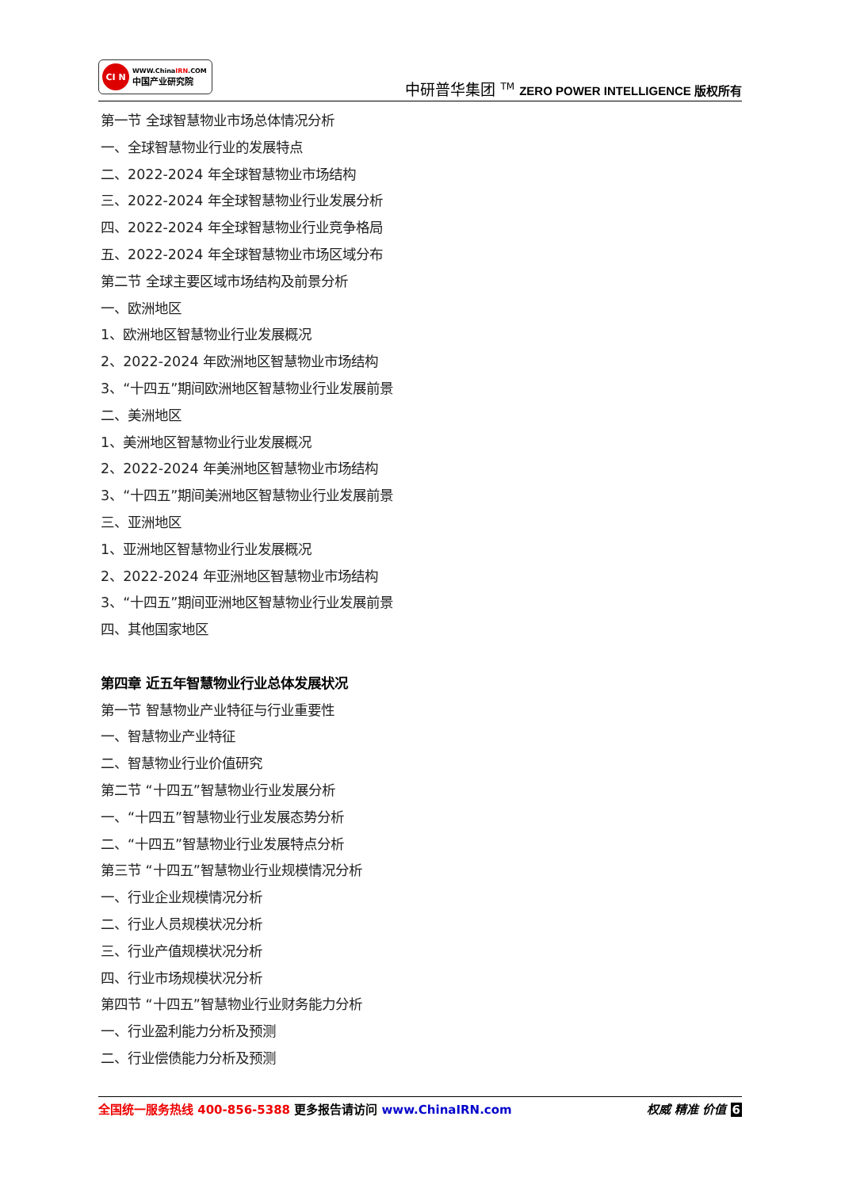CI N
WWW.ChinaIRN.COM
中国产业研究院
中研普华集团 <sup>TM</sup> ZERO POWER INTELLIGENCE 版权所有
第一节 全球智慧物业市场总体情况分析
一、全球智慧物业行业的发展特点
二、2022-2024 年全球智慧物业市场结构
三、2022-2024 年全球智慧物业行业发展分析
四、2022-2024 年全球智慧物业行业竞争格局
五、2022-2024 年全球智慧物业市场区域分布
第二节 全球主要区域市场结构及前景分析
一、欧洲地区
1、欧洲地区智慧物业行业发展概况
2、2022-2024 年欧洲地区智慧物业市场结构
3、“十四五”期间欧洲地区智慧物业行业发展前景
二、美洲地区
1、美洲地区智慧物业行业发展概况
2、2022-2024 年美洲地区智慧物业市场结构
3、“十四五”期间美洲地区智慧物业行业发展前景
三、亚洲地区
1、亚洲地区智慧物业行业发展概况
2、2022-2024 年亚洲地区智慧物业市场结构
3、“十四五”期间亚洲地区智慧物业行业发展前景
四、其他国家地区
第四章 近五年智慧物业行业总体发展状况
第一节 智慧物业产业特征与行业重要性
一、智慧物业产业特征
二、智慧物业行业价值研究
第二节 “十四五”智慧物业行业发展分析
一、“十四五”智慧物业行业发展态势分析
二、“十四五”智慧物业行业发展特点分析
第三节 “十四五”智慧物业行业规模情况分析
一、行业企业规模情况分析
二、行业人员规模状况分析
三、行业产值规模状况分析
四、行业市场规模状况分析
第四节 “十四五”智慧物业行业财务能力分析
一、行业盈利能力分析及预测
二、行业偿债能力分析及预测
全国统一服务热线 400-856-5388 更多报告请访问 www.ChinaIRN.com
权威 精准 价值 6